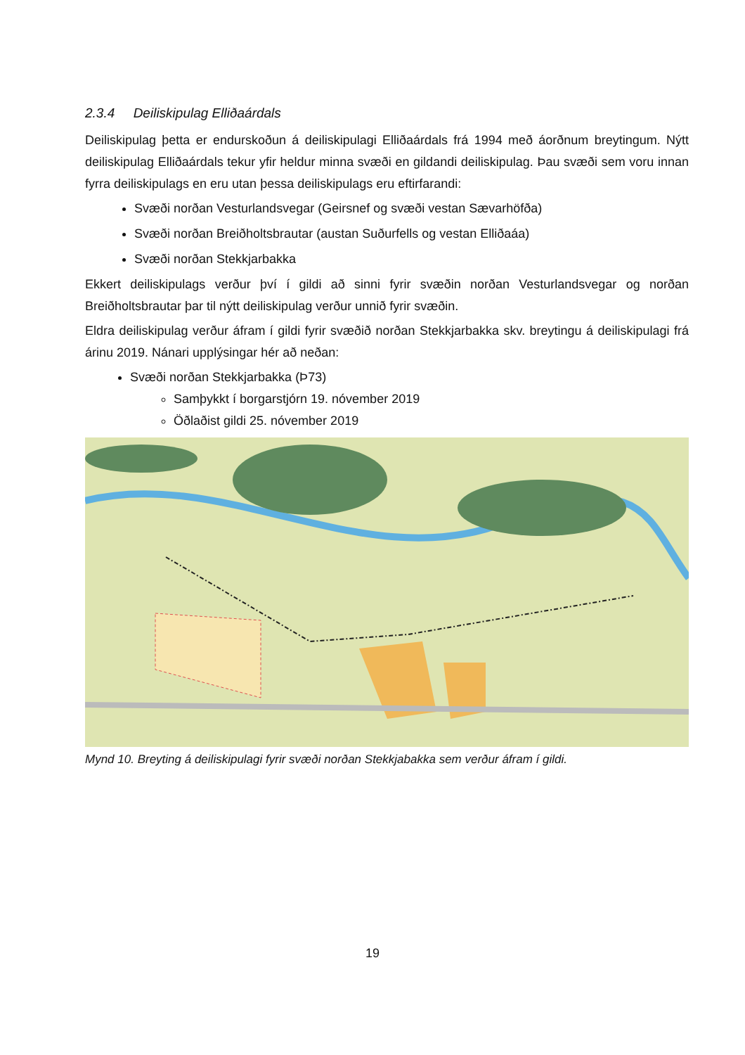2.3.4 Deiliskipulag Elliðaárdals
Deiliskipulag þetta er endurskoðun á deiliskipulagi Elliðaárdals frá 1994 með áorðnum breytingum. Nýtt deiliskipulag Elliðaárdals tekur yfir heldur minna svæði en gildandi deiliskipulag. Þau svæði sem voru innan fyrra deiliskipulags en eru utan þessa deiliskipulags eru eftirfarandi:
Svæði norðan Vesturlandsvegar (Geirsnef og svæði vestan Sævarhöfða)
Svæði norðan Breiðholtsbrautar (austan Suðurfells og vestan Elliðaáa)
Svæði norðan Stekkjarbakka
Ekkert deiliskipulags verður því í gildi að sinni fyrir svæðin norðan Vesturlandsvegar og norðan Breiðholtsbrautar þar til nýtt deiliskipulag verður unnið fyrir svæðin.
Eldra deiliskipulag verður áfram í gildi fyrir svæðið norðan Stekkjarbakka skv. breytingu á deiliskipulagi frá árinu 2019. Nánari upplýsingar hér að neðan:
Svæði norðan Stekkjarbakka (Þ73)
Samþykkt í borgarstjórn 19. nóvember 2019
Öðlaðist gildi 25. nóvember 2019
Mynd 10. Breyting á deiliskipulagi fyrir svæði norðan Stekkjabakka sem verður áfram í gildi.
19